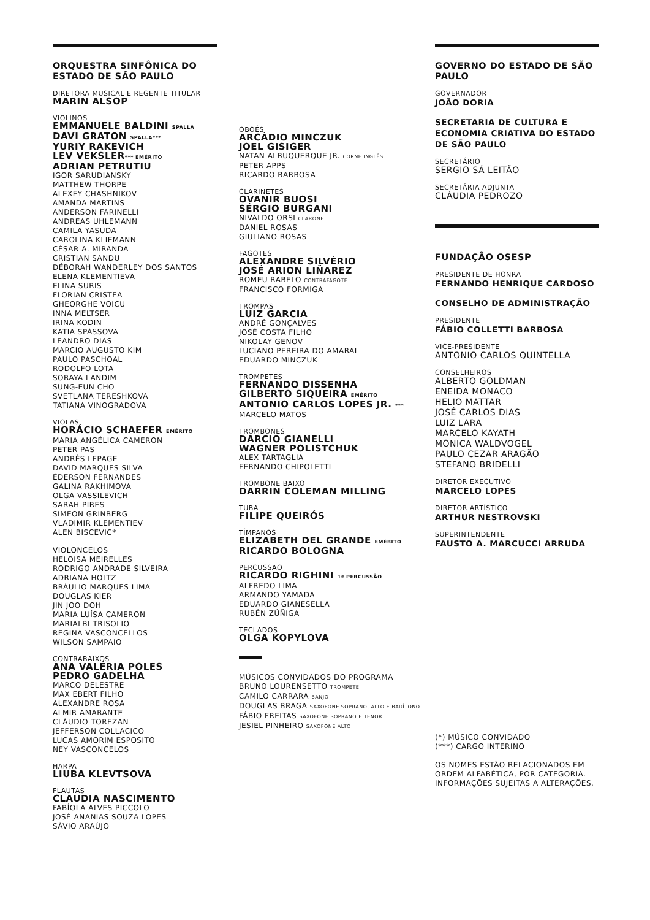ORQUESTRA SINFÔNICA DO ESTADO DE SÃO PAULO
DIRETORA MUSICAL E REGENTE TITULAR
MARIN ALSOP
VIOLINOS
EMMANUELE BALDINI SPALLA
DAVI GRATON SPALLA***
YURIY RAKEVICH
LEV VEKSLER*** EMÉRITO
ADRIAN PETRUTIU
IGOR SARUDIANSKY
MATTHEW THORPE
ALEXEY CHASHNIKOV
AMANDA MARTINS
ANDERSON FARINELLI
ANDREAS UHLEMANN
CAMILA YASUDA
CAROLINA KLIEMANN
CÉSAR A. MIRANDA
CRISTIAN SANDU
DÉBORAH WANDERLEY DOS SANTOS
ELENA KLEMENTIEVA
ELINA SURIS
FLORIAN CRISTEA
GHEORGHE VOICU
INNA MELTSER
IRINA KODIN
KATIA SPÁSSOVA
LEANDRO DIAS
MARCIO AUGUSTO KIM
PAULO PASCHOAL
RODOLFO LOTA
SORAYA LANDIM
SUNG-EUN CHO
SVETLANA TERESHKOVA
TATIANA VINOGRADOVA
VIOLAS
HORÁCIO SCHAEFER EMÉRITO
MARIA ANGÉLICA CAMERON
PETER PAS
ANDRÉS LEPAGE
DAVID MARQUES SILVA
ÉDERSON FERNANDES
GALINA RAKHIMOVA
OLGA VASSILEVICH
SARAH PIRES
SIMEON GRINBERG
VLADIMIR KLEMENTIEV
ALEN BISCEVIC*
VIOLONCELOS
HELOISA MEIRELLES
RODRIGO ANDRADE SILVEIRA
ADRIANA HOLTZ
BRÁULIO MARQUES LIMA
DOUGLAS KIER
JIN JOO DOH
MARIA LUÍSA CAMERON
MARIALBI TRISOLIO
REGINA VASCONCELLOS
WILSON SAMPAIO
CONTRABAIXOS
ANA VALÉRIA POLES
PEDRO GADELHA
MARCO DELESTRE
MAX EBERT FILHO
ALEXANDRE ROSA
ALMIR AMARANTE
CLÁUDIO TOREZAN
JEFFERSON COLLACICO
LUCAS AMORIM ESPOSITO
NEY VASCONCELOS
HARPA
LIUBA KLEVTSOVA
FLAUTAS
CLAUDIA NASCIMENTO
FABÍOLA ALVES PICCOLO
JOSÉ ANANIAS SOUZA LOPES
SÁVIO ARAÚJO
OBOÉS
ARCÁDIO MINCZUK
JOEL GISIGER
NATAN ALBUQUERQUE JR. CORNE INGLÊS
PETER APPS
RICARDO BARBOSA
CLARINETES
OVANIR BUOSI
SÉRGIO BURGANI
NIVALDO ORSI CLARONE
DANIEL ROSAS
GIULIANO ROSAS
FAGOTES
ALEXANDRE SILVÉRIO
JOSÉ ARION LIÑAREZ
ROMEU RABELO CONTRAFAGOTE
FRANCISCO FORMIGA
TROMPAS
LUIZ GARCIA
ANDRÉ GONÇALVES
JOSÉ COSTA FILHO
NIKOLAY GENOV
LUCIANO PEREIRA DO AMARAL
EDUARDO MINCZUK
TROMPETES
FERNANDO DISSENHA
GILBERTO SIQUEIRA EMÉRITO
ANTONIO CARLOS LOPES JR. ***
MARCELO MATOS
TROMBONES
DARCIO GIANELLI
WAGNER POLISTCHUK
ALEX TARTAGLIA
FERNANDO CHIPOLETTI
TROMBONE BAIXO
DARRIN COLEMAN MILLING
TUBA
FILIPE QUEIRÓS
TÍMPANOS
ELIZABETH DEL GRANDE EMÉRITO
RICARDO BOLOGNA
PERCUSSÃO
RICARDO RIGHINI 1ª PERCUSSÃO
ALFREDO LIMA
ARMANDO YAMADA
EDUARDO GIANESELLA
RUBÉN ZÚÑIGA
TECLADOS
OLGA KOPYLOVA
MÚSICOS CONVIDADOS DO PROGRAMA
BRUNO LOURENSETTO TROMPETE
CAMILO CARRARA BANJO
DOUGLAS BRAGA SAXOFONE SOPRANO, ALTO E BARÍTONO
FÁBIO FREITAS SAXOFONE SOPRANO E TENOR
JESIEL PINHEIRO SAXOFONE ALTO
GOVERNO DO ESTADO DE SÃO PAULO
GOVERNADOR
JOÃO DORIA
SECRETARIA DE CULTURA E ECONOMIA CRIATIVA DO ESTADO DE SÃO PAULO
SECRETÁRIO
SERGIO SÁ LEITÃO
SECRETÁRIA ADJUNTA
CLÁUDIA PEDROZO
FUNDAÇÃO OSESP
PRESIDENTE DE HONRA
FERNANDO HENRIQUE CARDOSO
CONSELHO DE ADMINISTRAÇÃO
PRESIDENTE
FÁBIO COLLETTI BARBOSA
VICE-PRESIDENTE
ANTONIO CARLOS QUINTELLA
CONSELHEIROS
ALBERTO GOLDMAN
ENEIDA MONACO
HELIO MATTAR
JOSÉ CARLOS DIAS
LUIZ LARA
MARCELO KAYATH
MÔNICA WALDVOGEL
PAULO CEZAR ARAGÃO
STEFANO BRIDELLI
DIRETOR EXECUTIVO
MARCELO LOPES
DIRETOR ARTÍSTICO
ARTHUR NESTROVSKI
SUPERINTENDENTE
FAUSTO A. MARCUCCI ARRUDA
(*) MÚSICO CONVIDADO
(***) CARGO INTERINO
OS NOMES ESTÃO RELACIONADOS EM ORDEM ALFABÉTICA, POR CATEGORIA.
INFORMAÇÕES SUJEITAS A ALTERAÇÕES.